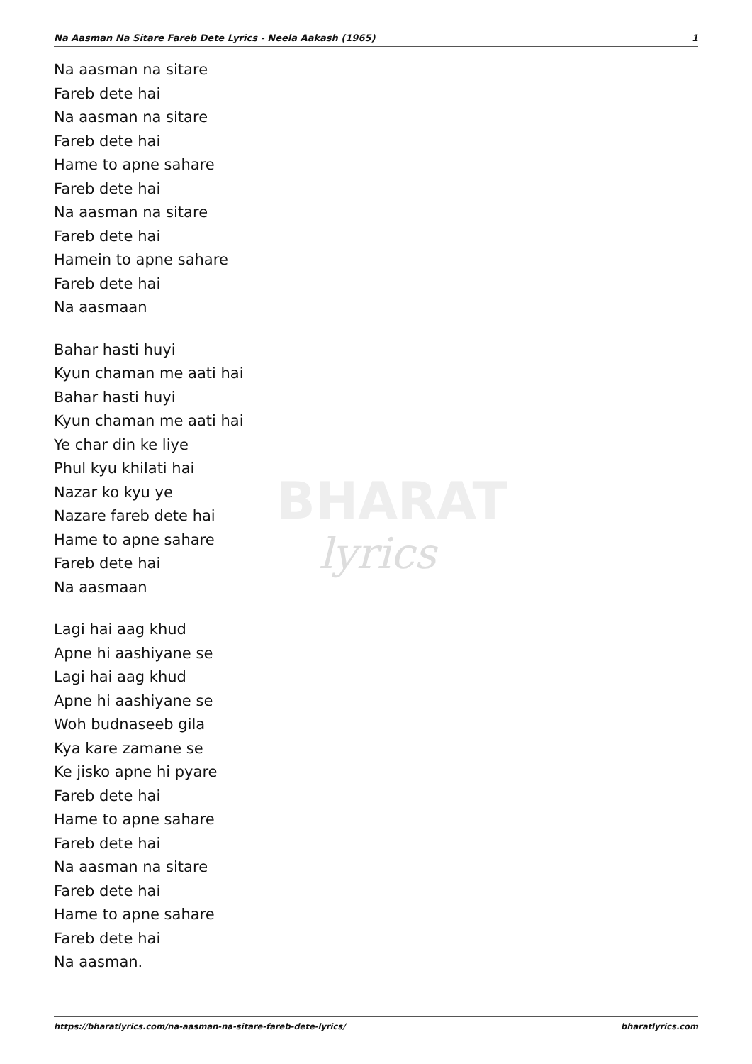BHARAT
lyrics
Na Aasman Na Sitare Fareb Dete Lyrics - Neela Aakash (1965) 1
Na aasman na sitare
Fareb dete hai
Na aasman na sitare
Fareb dete hai
Hame to apne sahare
Fareb dete hai
Na aasman na sitare
Fareb dete hai
Hamein to apne sahare
Fareb dete hai
Na aasmaan
Bahar hasti huyi
Kyun chaman me aati hai
Bahar hasti huyi
Kyun chaman me aati hai
Ye char din ke liye
Phul kyu khilati hai
Nazar ko kyu ye
Nazare fareb dete hai
Hame to apne sahare
Fareb dete hai
Na aasmaan
Lagi hai aag khud
Apne hi aashiyane se
Lagi hai aag khud
Apne hi aashiyane se
Woh budnaseeb gila
Kya kare zamane se
Ke jisko apne hi pyare
Fareb dete hai
Hame to apne sahare
Fareb dete hai
Na aasman na sitare
Fareb dete hai
Hame to apne sahare
Fareb dete hai
Na aasman.
https://bharatlyrics.com/na-aasman-na-sitare-fareb-dete-lyrics/ bharatlyrics.com